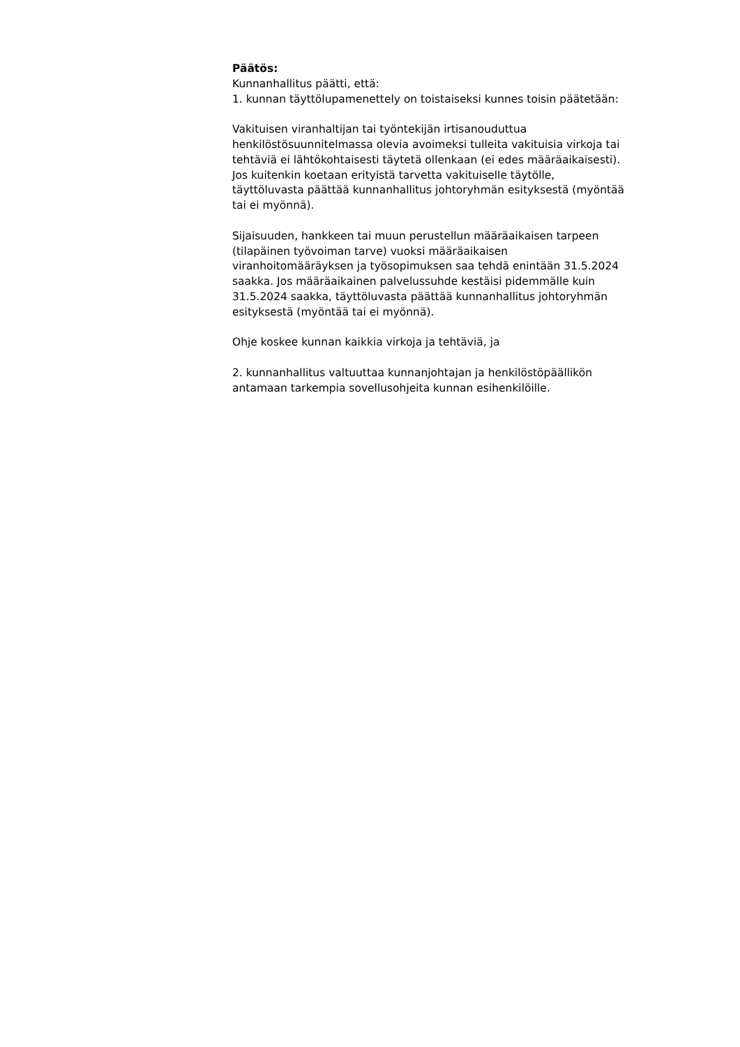Päätös:
Kunnanhallitus päätti, että:
1. kunnan täyttölupamenettely on toistaiseksi kunnes toisin päätetään:
Vakituisen viranhaltijan tai työntekijän irtisanouduttua
henkilöstösuunnitelmassa olevia avoimeksi tulleita vakituisia virkoja tai
tehtäviä ei lähtökohtaisesti täytetä ollenkaan (ei edes määräaikaisesti).
Jos kuitenkin koetaan erityistä tarvetta vakituiselle täytölle,
täyttöluvasta päättää kunnanhallitus johtoryhmän esityksestä (myöntää
tai ei myönnä).
Sijaisuuden, hankkeen tai muun perustellun määräaikaisen tarpeen
(tilapäinen työvoiman tarve) vuoksi määräaikaisen
viranhoitomääräyksen ja työsopimuksen saa tehdä enintään 31.5.2024
saakka. Jos määräaikainen palvelussuhde kestäisi pidemmälle kuin
31.5.2024 saakka, täyttöluvasta päättää kunnanhallitus johtoryhmän
esityksestä (myöntää tai ei myönnä).
Ohje koskee kunnan kaikkia virkoja ja tehtäviä, ja
2. kunnanhallitus valtuuttaa kunnanjohtajan ja henkilöstöpäällikön
antamaan tarkempia sovellusohjeita kunnan esihenkilöille.